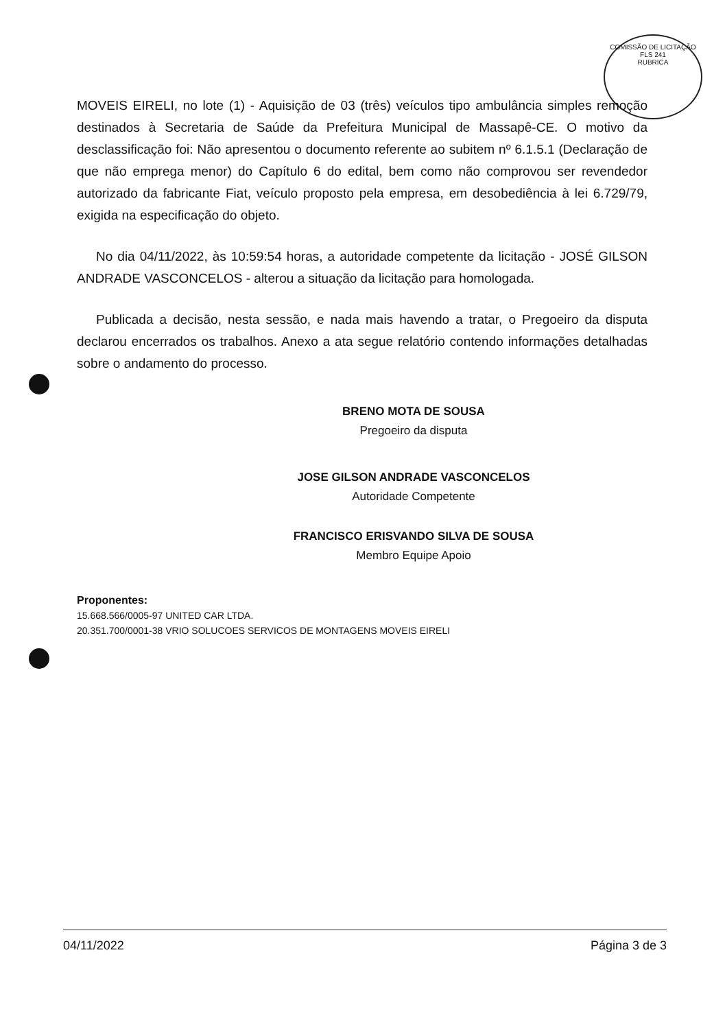COMISSÃO DE LICITAÇÃO
FLS 241
RUBRICA
MOVEIS EIRELI, no lote (1) - Aquisição de 03 (três) veículos tipo ambulância simples remoção destinados à Secretaria de Saúde da Prefeitura Municipal de Massapê-CE. O motivo da desclassificação foi: Não apresentou o documento referente ao subitem nº 6.1.5.1 (Declaração de que não emprega menor) do Capítulo 6 do edital, bem como não comprovou ser revendedor autorizado da fabricante Fiat, veículo proposto pela empresa, em desobediência à lei 6.729/79, exigida na especificação do objeto.
No dia 04/11/2022, às 10:59:54 horas, a autoridade competente da licitação - JOSÉ GILSON ANDRADE VASCONCELOS - alterou a situação da licitação para homologada.
Publicada a decisão, nesta sessão, e nada mais havendo a tratar, o Pregoeiro da disputa declarou encerrados os trabalhos. Anexo a ata segue relatório contendo informações detalhadas sobre o andamento do processo.
BRENO MOTA DE SOUSA
Pregoeiro da disputa
JOSE GILSON ANDRADE VASCONCELOS
Autoridade Competente
FRANCISCO ERISVANDO SILVA DE SOUSA
Membro Equipe Apoio
Proponentes:
15.668.566/0005-97 UNITED CAR LTDA.
20.351.700/0001-38 VRIO SOLUCOES SERVICOS DE MONTAGENS MOVEIS EIRELI
04/11/2022 Página 3 de 3